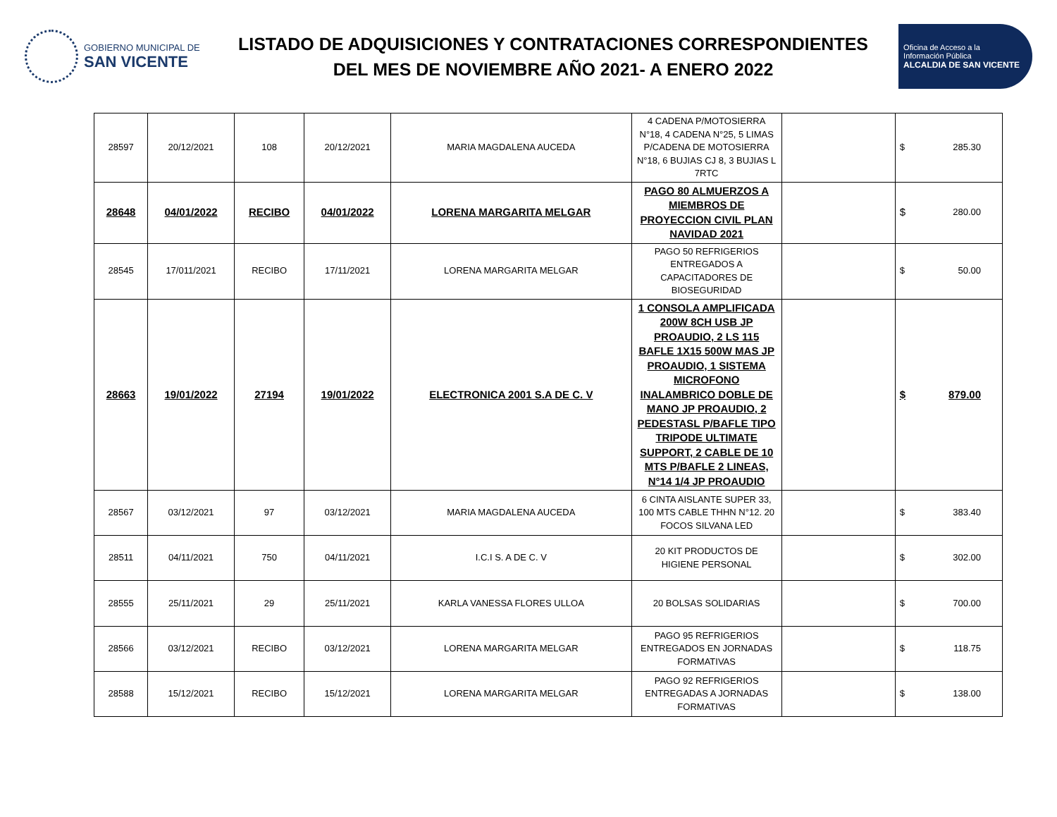GOBIERNO MUNICIPAL DE
SAN VICENTE
LISTADO DE ADQUISICIONES Y CONTRATACIONES CORRESPONDIENTES
DEL MES DE NOVIEMBRE AÑO 2021- A ENERO 2022
Oficina de Acceso a la
Información Pública
ALCALDIA DE SAN VICENTE
| 28597 | 20/12/2021 | 108 | 20/12/2021 | MARIA MAGDALENA AUCEDA | 4 CADENA P/MOTOSIERRA N°18, 4 CADENA N°25, 5 LIMAS P/CADENA DE MOTOSIERRA N°18, 6 BUJIAS CJ 8, 3 BUJIAS L 7RTC | | $ | 285.30 |
| 28648 | 04/01/2022 | RECIBO | 04/01/2022 | LORENA MARGARITA MELGAR | PAGO 80 ALMUERZOS A MIEMBROS DE PROYECCION CIVIL PLAN NAVIDAD 2021 | | $ | 280.00 |
| 28545 | 17/011/2021 | RECIBO | 17/11/2021 | LORENA MARGARITA MELGAR | PAGO 50 REFRIGERIOS ENTREGADOS A CAPACITADORES DE BIOSEGURIDAD | | $ | 50.00 |
| 28663 | 19/01/2022 | 27194 | 19/01/2022 | ELECTRONICA 2001 S.A DE C. V | 1 CONSOLA AMPLIFICADA 200W 8CH USB JP PROAUDIO, 2 LS 115 BAFLE 1X15 500W MAS JP PROAUDIO, 1 SISTEMA MICROFONO INALAMBRICO DOBLE DE MANO JP PROAUDIO, 2 PEDESTASL P/BAFLE TIPO TRIPODE ULTIMATE SUPPORT, 2 CABLE DE 10 MTS P/BAFLE 2 LINEAS, N°14 1/4 JP PROAUDIO | | $ | 879.00 |
| 28567 | 03/12/2021 | 97 | 03/12/2021 | MARIA MAGDALENA AUCEDA | 6 CINTA AISLANTE SUPER 33, 100 MTS CABLE THHN N°12. 20 FOCOS SILVANA LED | | $ | 383.40 |
| 28511 | 04/11/2021 | 750 | 04/11/2021 | I.C.I S. A DE C. V | 20 KIT PRODUCTOS DE HIGIENE PERSONAL | | $ | 302.00 |
| 28555 | 25/11/2021 | 29 | 25/11/2021 | KARLA VANESSA FLORES ULLOA | 20 BOLSAS SOLIDARIAS | | $ | 700.00 |
| 28566 | 03/12/2021 | RECIBO | 03/12/2021 | LORENA MARGARITA MELGAR | PAGO 95 REFRIGERIOS ENTREGADOS EN JORNADAS FORMATIVAS | | $ | 118.75 |
| 28588 | 15/12/2021 | RECIBO | 15/12/2021 | LORENA MARGARITA MELGAR | PAGO 92 REFRIGERIOS ENTREGADAS A JORNADAS FORMATIVAS | | $ | 138.00 |